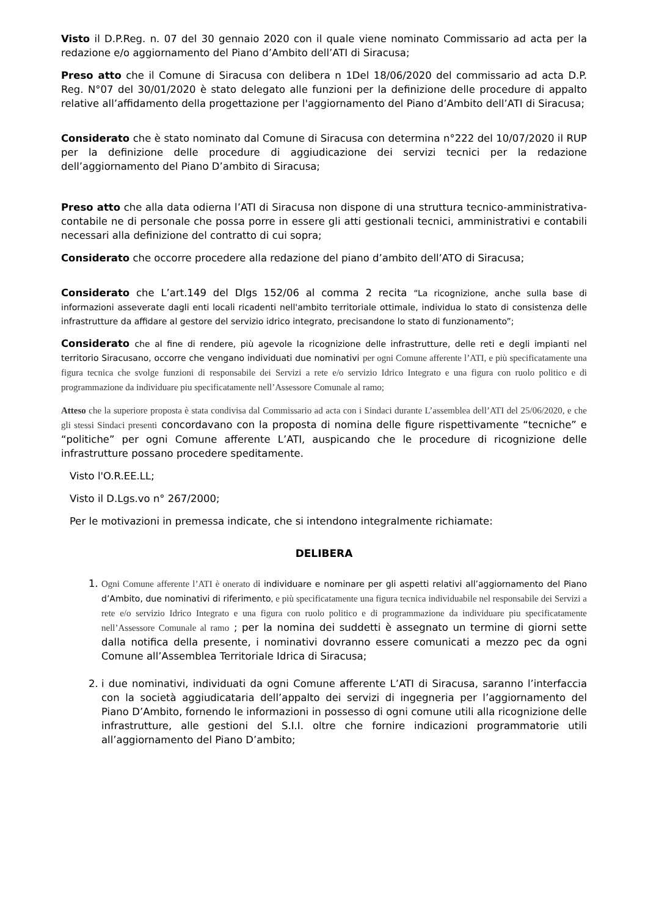Visto il D.P.Reg. n. 07 del 30 gennaio 2020 con il quale viene nominato Commissario ad acta per la redazione e/o aggiornamento del Piano d’Ambito dell’ATI di Siracusa;
Preso atto che il Comune di Siracusa con delibera n 1Del 18/06/2020 del commissario ad acta D.P. Reg. N°07 del 30/01/2020 è stato delegato alle funzioni per la definizione delle procedure di appalto relative all’affidamento della progettazione per l'aggiornamento del Piano d’Ambito dell’ATI di Siracusa;
Considerato che è stato nominato dal Comune di Siracusa con determina n°222 del 10/07/2020 il RUP per la definizione delle procedure di aggiudicazione dei servizi tecnici per la redazione dell’aggiornamento del Piano D’ambito di Siracusa;
Preso atto che alla data odierna l’ATI di Siracusa non dispone di una struttura tecnico-amministrativa-contabile ne di personale che possa porre in essere gli atti gestionali tecnici, amministrativi e contabili necessari alla definizione del contratto di cui sopra;
Considerato che occorre procedere alla redazione del piano d’ambito dell’ATO di Siracusa;
Considerato che L’art.149 del Dlgs 152/06 al comma 2 recita “La ricognizione, anche sulla base di informazioni asseverate dagli enti locali ricadenti nell'ambito territoriale ottimale, individua lo stato di consistenza delle infrastrutture da affidare al gestore del servizio idrico integrato, precisandone lo stato di funzionamento”;
Considerato che al fine di rendere, più agevole la ricognizione delle infrastrutture, delle reti e degli impianti nel territorio Siracusano, occorre che vengano individuati due nominativi per ogni Comune afferente l’ATI, e più specificatamente una figura tecnica che svolge funzioni di responsabile dei Servizi a rete e/o servizio Idrico Integrato e una figura con ruolo politico e di programmazione da individuare piu specificatamente nell’Assessore Comunale al ramo;
Atteso che la superiore proposta è stata condivisa dal Commissario ad acta con i Sindaci durante L’assemblea dell’ATI del 25/06/2020, e che gli stessi Sindaci presenti concordavano con la proposta di nomina delle figure rispettivamente “tecniche” e “politiche” per ogni Comune afferente L’ATI, auspicando che le procedure di ricognizione delle infrastrutture possano procedere speditamente.
Visto l'O.R.EE.LL;
Visto il D.Lgs.vo n° 267/2000;
Per le motivazioni in premessa indicate, che si intendono integralmente richiamate:
DELIBERA
1. Ogni Comune afferente l’ATI è onerato d i individuare e nominare per gli aspetti relativi all’aggiornamento del Piano d’Ambito, due nominativi di riferimento, e più specificatamente una figura tecnica individuabile nel responsabile dei Servizi a rete e/o servizio Idrico Integrato e una figura con ruolo politico e di programmazione da individuare piu specificatamente nell’Assessore Comunale al ramo ; per la nomina dei suddetti è assegnato un termine di giorni sette dalla notifica della presente, i nominativi dovranno essere comunicati a mezzo pec da ogni Comune all’Assemblea Territoriale Idrica di Siracusa;
2. i due nominativi, individuati da ogni Comune afferente L’ATI di Siracusa, saranno l’interfaccia con la società aggiudicataria dell’appalto dei servizi di ingegneria per l’aggiornamento del Piano D’Ambito, fornendo le informazioni in possesso di ogni comune utili alla ricognizione delle infrastrutture, alle gestioni del S.I.I. oltre che fornire indicazioni programmatorie utili all’aggiornamento del Piano D’ambito;